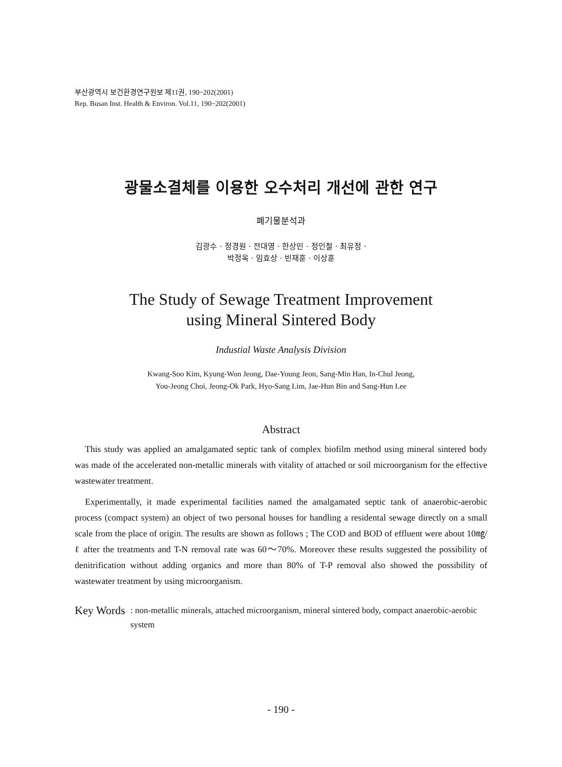부산광역시 보건환경연구원보 제11권, 190~202(2001)
Rep. Busan Inst. Health & Environ. Vol.11, 190~202(2001)
광물소결체를 이용한 오수처리 개선에 관한 연구
폐기물분석과
김광수 · 정경원 · 전대영 · 한상민 · 정인철 · 최유정 ·
박정옥 · 임효상 · 빈재훈 · 이상훈
The Study of Sewage Treatment Improvement
using Mineral Sintered Body
Industial Waste Analysis Division
Kwang-Soo Kim, Kyung-Won Jeong, Dae-Young Jeon, Sang-Min Han, In-Chul Jeong,
You-Jeong Choi, Jeong-Ok Park, Hyo-Sang Lim, Jae-Hun Bin and Sang-Hun Lee
Abstract
This study was applied an amalgamated septic tank of complex biofilm method using mineral sintered body was made of the accelerated non-metallic minerals with vitality of attached or soil microorganism for the effective wastewater treatment.
Experimentally, it made experimental facilities named the amalgamated septic tank of anaerobic-aerobic process (compact system) an object of two personal houses for handling a residental sewage directly on a small scale from the place of origin. The results are shown as follows ; The COD and BOD of effluent were about 10㎎/ℓ after the treatments and T-N removal rate was 60～70%. Moreover these results suggested the possibility of denitrification without adding organics and more than 80% of T-P removal also showed the possibility of wastewater treatment by using microorganism.
Key Words: non-metallic minerals, attached microorganism, mineral sintered body, compact anaerobic-aerobic system
- 190 -